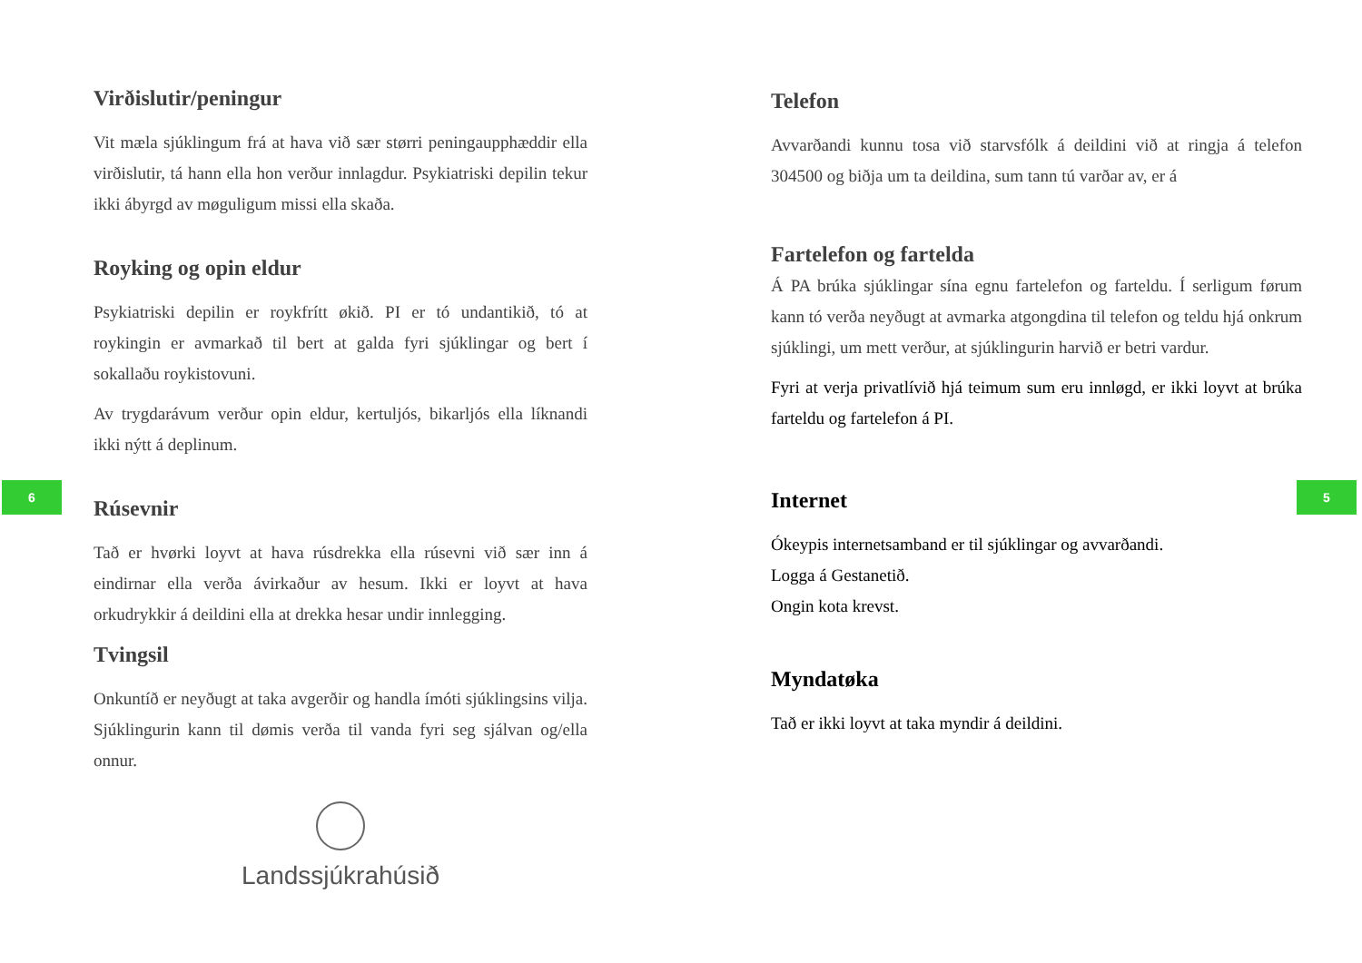Virðislutir/peningur
Vit mæla sjúklingum frá at hava við sær størri peningaupphæddir ella virðislutir, tá hann ella hon verður innlagdur. Psykiatriski depilin tekur ikki ábyrgd av møguligum missi ella skaða.
Royking og opin eldur
Psykiatriski depilin er roykfrítt økið. PI er tó undantikið, tó at roykingin er avmarkað til bert at galda fyri sjúklingar og bert í sokallaðu roykistovuni.
Av trygdarávum verður opin eldur, kertuljós, bikarljós ella líknandi ikki nýtt á deplinum.
Rúsevnir
Tað er hvørki loyvt at hava rúsdrekka ella rúsevni við sær inn á eindirnar ella verða ávirkaður av hesum. Ikki er loyvt at hava orkudrykkir á deildini ella at drekka hesar undir innlegging.
Tvingsil
Onkuntíð er neyðugt at taka avgerðir og handla ímóti sjúklingsins vilja. Sjúklingurin kann til dømis verða til vanda fyri seg sjálvan og/ella onnur.
Landssjúkrahúsið
Telefon
Avvarðandi kunnu tosa við starvsfólk á deildini við at ringja á telefon 304500 og biðja um ta deildina, sum tann tú varðar av, er á
Fartelefon og fartelda
Á PA brúka sjúklingar sína egnu fartelefon og farteldu. Í serligum førum kann tó verða neyðugt at avmarka atgongdina til telefon og teldu hjá onkrum sjúklingi, um mett verður, at sjúklingurin harvið er betri vardur.
Fyri at verja privatlívið hjá teimum sum eru innløgd, er ikki loyvt at brúka farteldu og fartelefon á PI.
Internet
Ókeypis internetsamband er til sjúklingar og avvarðandi.
Logga á Gestanetið.
Ongin kota krevst.
Myndatøka
Tað er ikki loyvt at taka myndir á deildini.
6 5